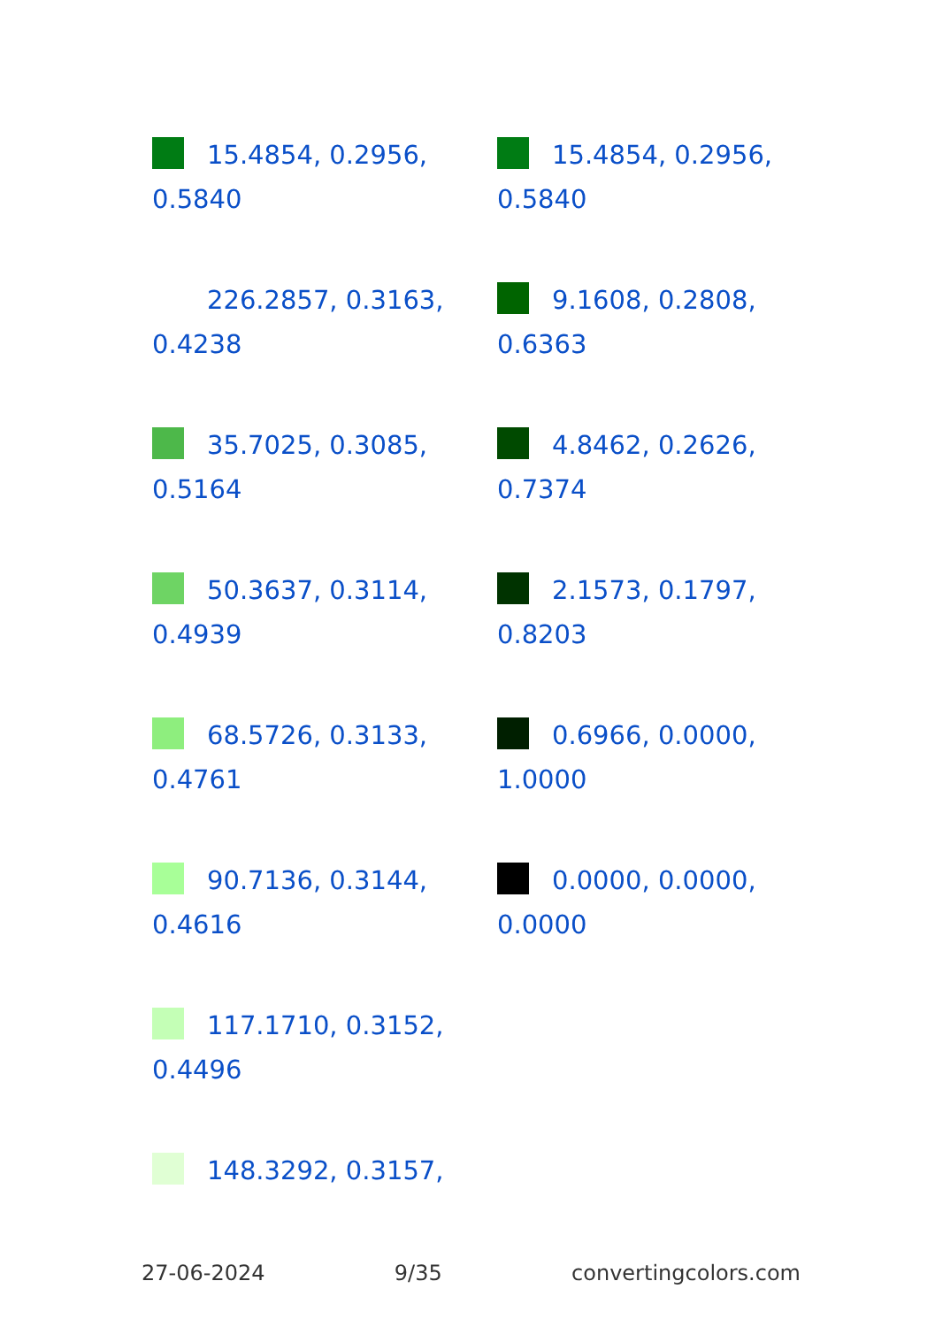15.4854, 0.2956, 0.5840
15.4854, 0.2956, 0.5840
226.2857, 0.3163, 0.4238
9.1608, 0.2808, 0.6363
35.7025, 0.3085, 0.5164
4.8462, 0.2626, 0.7374
50.3637, 0.3114, 0.4939
2.1573, 0.1797, 0.8203
68.5726, 0.3133, 0.4761
0.6966, 0.0000, 1.0000
90.7136, 0.3144, 0.4616
0.0000, 0.0000, 0.0000
117.1710, 0.3152, 0.4496
148.3292, 0.3157,
27-06-2024 9/35 convertingcolors.com